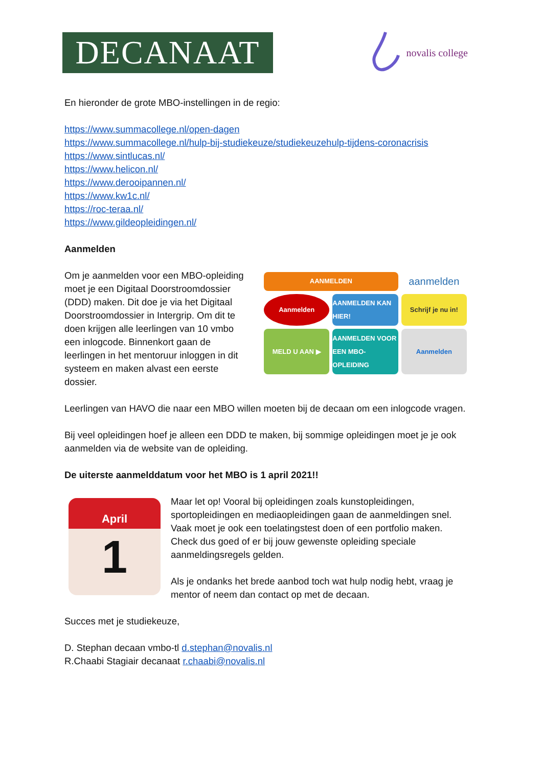DECANAAT
novalis college
En hieronder de grote MBO-instellingen in de regio:
https://www.summacollege.nl/open-dagen
https://www.summacollege.nl/hulp-bij-studiekeuze/studiekeuzehulp-tijdens-coronacrisis
https://www.sintlucas.nl/
https://www.helicon.nl/
https://www.derooipannen.nl/
https://www.kw1c.nl/
https://roc-teraa.nl/
https://www.gildeopleidingen.nl/
Aanmelden
Om je aanmelden voor een MBO-opleiding moet je een Digitaal Doorstroomdossier (DDD) maken. Dit doe je via het Digitaal Doorstroomdossier in Intergrip. Om dit te doen krijgen alle leerlingen van 10 vmbo een inlogcode. Binnenkort gaan de leerlingen in het mentoruur inloggen in dit systeem en maken alvast een eerste dossier.
AANMELDEN
aanmelden
Aanmelden
AANMELDEN KAN HIER!
Schrijf je nu in!
MELD U AAN ▶
AANMELDEN VOOR EEN MBO-OPLEIDING
Aanmelden
Leerlingen van HAVO die naar een MBO willen moeten bij de decaan om een inlogcode vragen.
Bij veel opleidingen hoef je alleen een DDD te maken, bij sommige opleidingen moet je je ook aanmelden via de website van de opleiding.
De uiterste aanmelddatum voor het MBO is 1 april 2021!!
April
1
Maar let op! Vooral bij opleidingen zoals kunstopleidingen, sportopleidingen en mediaopleidingen gaan de aanmeldingen snel. Vaak moet je ook een toelatingstest doen of een portfolio maken. Check dus goed of er bij jouw gewenste opleiding speciale aanmeldingsregels gelden.
Als je ondanks het brede aanbod toch wat hulp nodig hebt, vraag je mentor of neem dan contact op met de decaan.
Succes met je studiekeuze,
D. Stephan decaan vmbo-tl d.stephan@novalis.nl
R.Chaabi Stagiair decanaat r.chaabi@novalis.nl